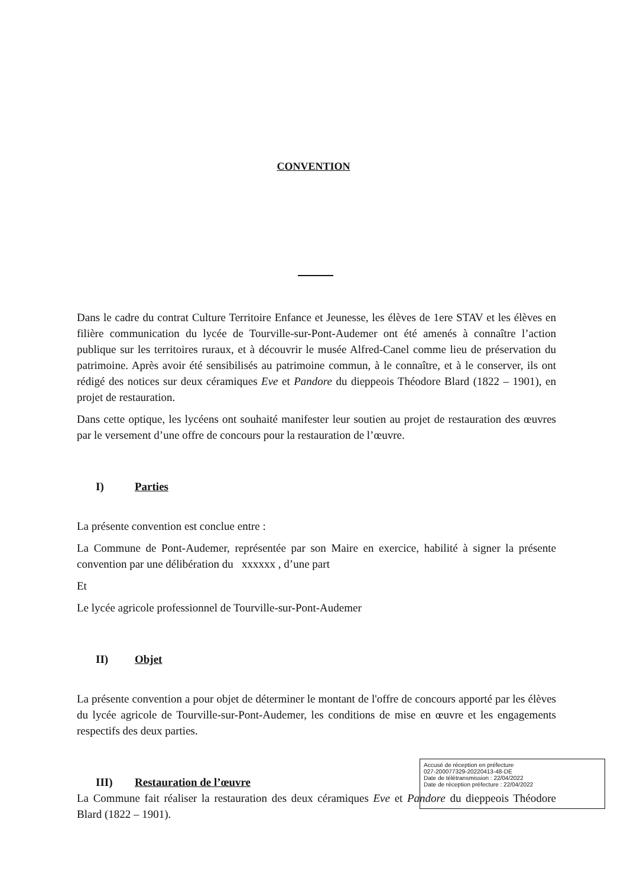CONVENTION
Dans le cadre du contrat Culture Territoire Enfance et Jeunesse, les élèves de 1ere STAV et les élèves en filière communication du lycée de Tourville-sur-Pont-Audemer ont été amenés à connaître l’action publique sur les territoires ruraux, et à découvrir le musée Alfred-Canel comme lieu de préservation du patrimoine. Après avoir été sensibilisés au patrimoine commun, à le connaître, et à le conserver, ils ont rédigé des notices sur deux céramiques Eve et Pandore du dieppeois Théodore Blard (1822 – 1901), en projet de restauration.
Dans cette optique, les lycéens ont souhaité manifester leur soutien au projet de restauration des œuvres par le versement d’une offre de concours pour la restauration de l’œuvre.
I) Parties
La présente convention est conclue entre :
La Commune de Pont-Audemer, représentée par son Maire en exercice, habilité à signer la présente convention par une délibération du xxxxxx , d’une part
Et
Le lycée agricole professionnel de Tourville-sur-Pont-Audemer
II) Objet
La présente convention a pour objet de déterminer le montant de l'offre de concours apporté par les élèves du lycée agricole de Tourville-sur-Pont-Audemer, les conditions de mise en œuvre et les engagements respectifs des deux parties.
III) Restauration de l’œuvre
La Commune fait réaliser la restauration des deux céramiques Eve et Pandore du dieppeois Théodore Blard (1822 – 1901).
Accusé de réception en préfecture
027-200077329-20220413-48-DE
Date de télétransmission : 22/04/2022
Date de réception préfecture : 22/04/2022